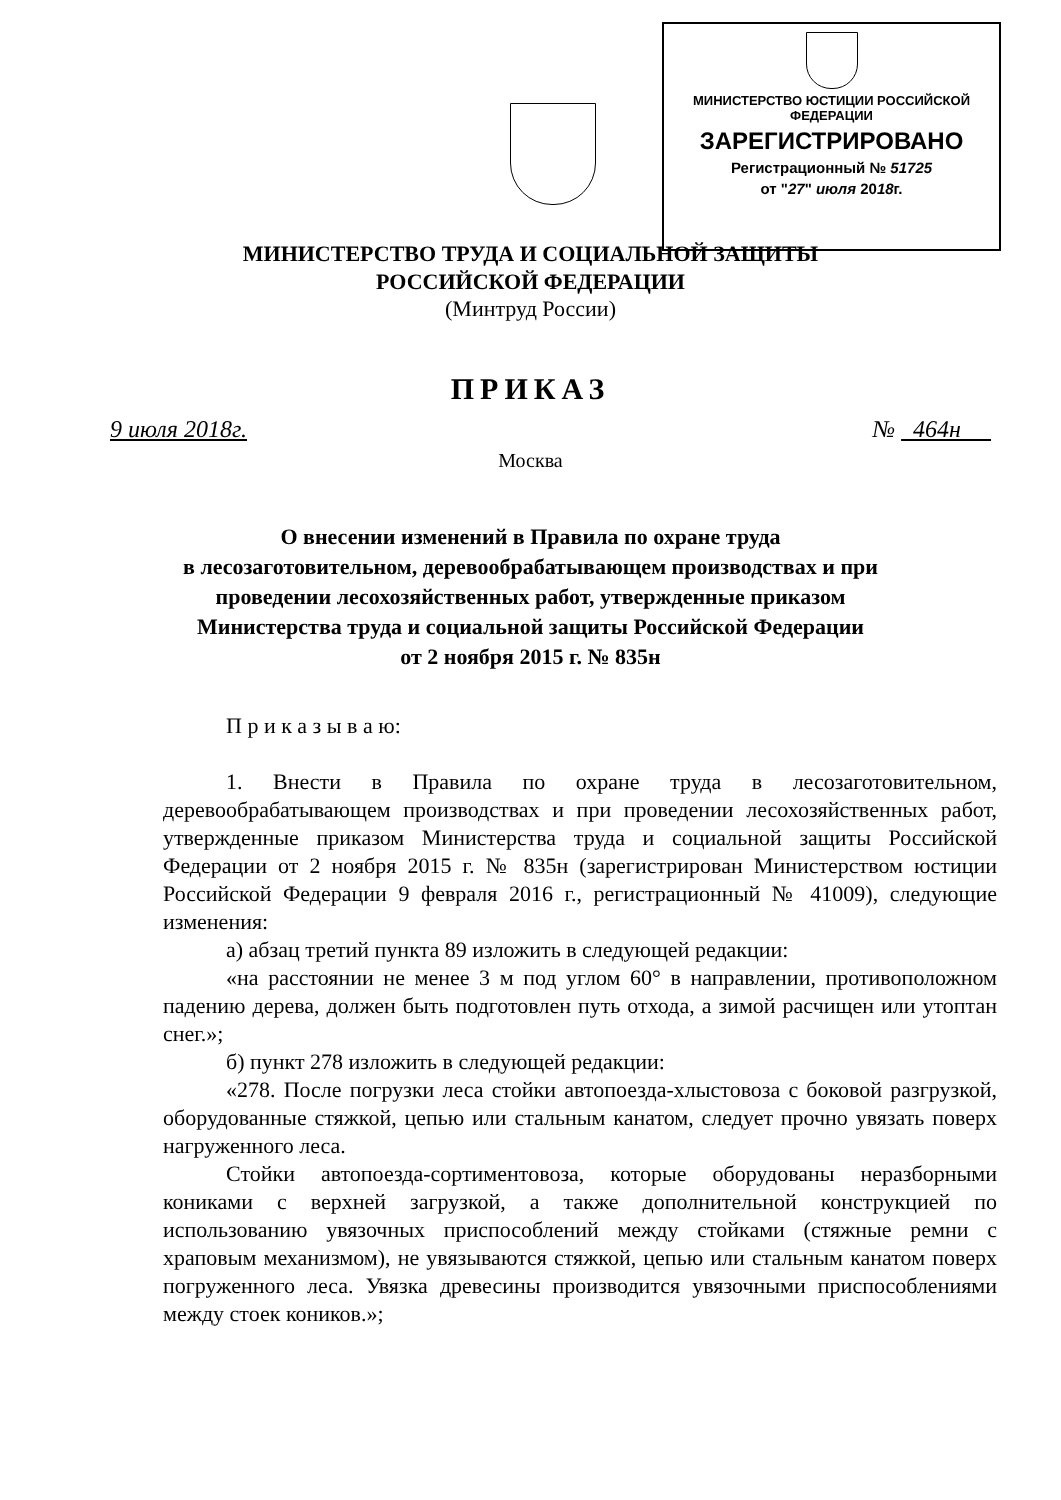МИНИСТЕРСТВО ЮСТИЦИИ РОССИЙСКОЙ ФЕДЕРАЦИИ
ЗАРЕГИСТРИРОВАНО
Регистрационный № 51725
от "27" июля 2018г.
МИНИСТЕРСТВО ТРУДА И СОЦИАЛЬНОЙ ЗАЩИТЫ
РОССИЙСКОЙ ФЕДЕРАЦИИ
(Минтруд России)
ПРИКАЗ
9 июля 2018г. № 464н
Москва
О внесении изменений в Правила по охране труда
в лесозаготовительном, деревообрабатывающем производствах и при
проведении лесохозяйственных работ, утвержденные приказом
Министерства труда и социальной защиты Российской Федерации
от 2 ноября 2015 г. № 835н
П р и к а з ы в а ю:
1. Внести в Правила по охране труда в лесозаготовительном, деревообрабатывающем производствах и при проведении лесохозяйственных работ, утвержденные приказом Министерства труда и социальной защиты Российской Федерации от 2 ноября 2015 г. № 835н (зарегистрирован Министерством юстиции Российской Федерации 9 февраля 2016 г., регистрационный № 41009), следующие изменения:
а) абзац третий пункта 89 изложить в следующей редакции:
«на расстоянии не менее 3 м под углом 60° в направлении, противоположном падению дерева, должен быть подготовлен путь отхода, а зимой расчищен или утоптан снег.»;
б) пункт 278 изложить в следующей редакции:
«278. После погрузки леса стойки автопоезда-хлыстовоза с боковой разгрузкой, оборудованные стяжкой, цепью или стальным канатом, следует прочно увязать поверх нагруженного леса.
Стойки автопоезда-сортиментовоза, которые оборудованы неразборными кониками с верхней загрузкой, а также дополнительной конструкцией по использованию увязочных приспособлений между стойками (стяжные ремни с храповым механизмом), не увязываются стяжкой, цепью или стальным канатом поверх погруженного леса. Увязка древесины производится увязочными приспособлениями между стоек коников.»;